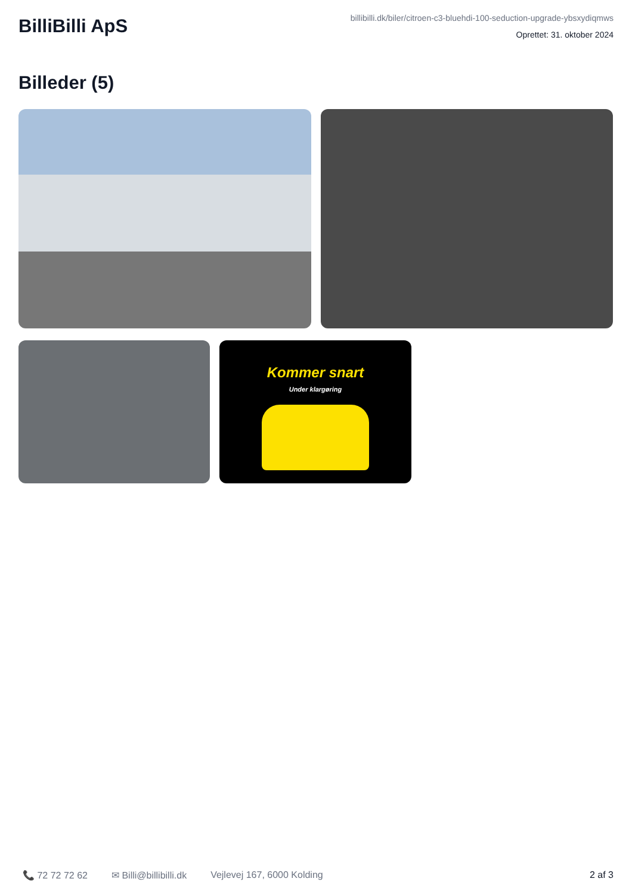BilliBilli ApS
billibilli.dk/biler/citroen-c3-bluehdi-100-seduction-upgrade-ybsxydiqmws
Oprettet: 31. oktober 2024
Billeder (5)
Kommer snart
Under klargøring
📞 72 72 72 62 ✉ Billi@billibilli.dk Vejlevej 167, 6000 Kolding 2 af 3